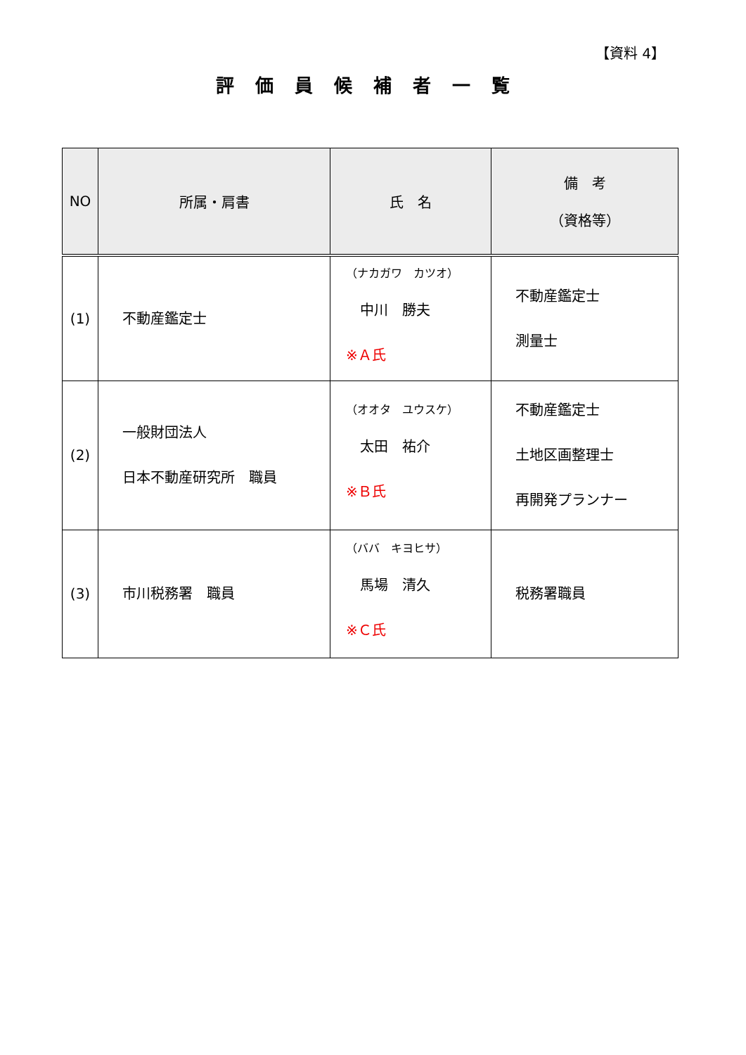【資料 4】
評価員候補者一覧
| NO | 所属・肩書 | 氏 名 | 備 考 （資格等） |
| --- | --- | --- | --- |
| (1) | 不動産鑑定士 | （ナカガワ カツオ） 中川 勝夫 ※Ａ氏 | 不動産鑑定士 測量士 |
| (2) | 一般財団法人 日本不動産研究所 職員 | （オオタ ユウスケ） 太田 祐介 ※Ｂ氏 | 不動産鑑定士 土地区画整理士 再開発プランナー |
| (3) | 市川税務署 職員 | （ババ キヨヒサ） 馬場 清久 ※Ｃ氏 | 税務署職員 |